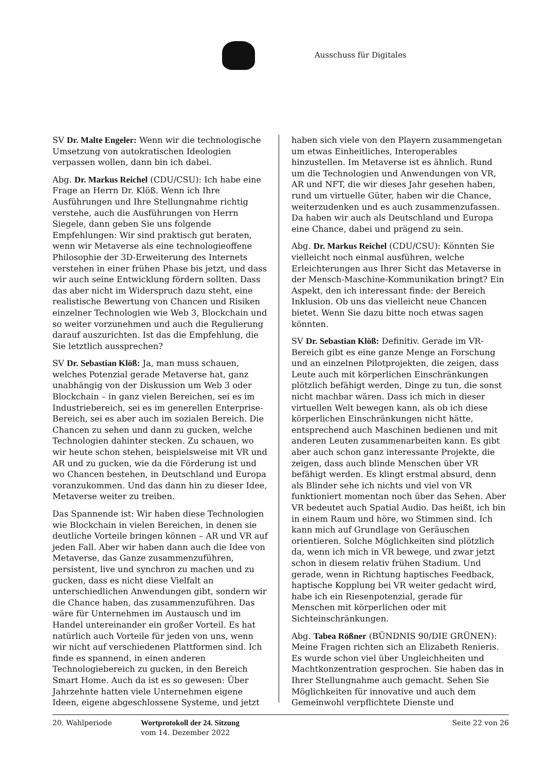Ausschuss für Digitales
SV Dr. Malte Engeler: Wenn wir die technologische Umsetzung von autokratischen Ideologien verpassen wollen, dann bin ich dabei.
Abg. Dr. Markus Reichel (CDU/CSU): Ich habe eine Frage an Herrn Dr. Klöß. Wenn ich Ihre Ausführungen und Ihre Stellungnahme richtig verstehe, auch die Ausführungen von Herrn Siegele, dann geben Sie uns folgende Empfehlungen: Wir sind praktisch gut beraten, wenn wir Metaverse als eine technologieoffene Philosophie der 3D-Erweiterung des Internets verstehen in einer frühen Phase bis jetzt, und dass wir auch seine Entwicklung fördern sollten. Dass das aber nicht im Widerspruch dazu steht, eine realistische Bewertung von Chancen und Risiken einzelner Technologien wie Web 3, Blockchain und so weiter vorzunehmen und auch die Regulierung darauf auszurichten. Ist das die Empfehlung, die Sie letztlich aussprechen?
SV Dr. Sebastian Klöß: Ja, man muss schauen, welches Potenzial gerade Metaverse hat, ganz unabhängig von der Diskussion um Web 3 oder Blockchain – in ganz vielen Bereichen, sei es im Industriebereich, sei es im generellen Enterprise-Bereich, sei es aber auch im sozialen Bereich. Die Chancen zu sehen und dann zu gucken, welche Technologien dahinter stecken. Zu schauen, wo wir heute schon stehen, beispielsweise mit VR und AR und zu gucken, wie da die Förderung ist und wo Chancen bestehen, in Deutschland und Europa voranzukommen. Und das dann hin zu dieser Idee, Metaverse weiter zu treiben.
Das Spannende ist: Wir haben diese Technologien wie Blockchain in vielen Bereichen, in denen sie deutliche Vorteile bringen können – AR und VR auf jeden Fall. Aber wir haben dann auch die Idee von Metaverse, das Ganze zusammenzuführen, persistent, live und synchron zu machen und zu gucken, dass es nicht diese Vielfalt an unterschiedlichen Anwendungen gibt, sondern wir die Chance haben, das zusammenzuführen. Das wäre für Unternehmen im Austausch und im Handel untereinander ein großer Vorteil. Es hat natürlich auch Vorteile für jeden von uns, wenn wir nicht auf verschiedenen Plattformen sind. Ich finde es spannend, in einen anderen Technologiebereich zu gucken, in den Bereich Smart Home. Auch da ist es so gewesen: Über Jahrzehnte hatten viele Unternehmen eigene Ideen, eigene abgeschlossene Systeme, und jetzt
haben sich viele von den Playern zusammengetan um etwas Einheitliches, Interoperables hinzustellen. Im Metaverse ist es ähnlich. Rund um die Technologien und Anwendungen von VR, AR und NFT, die wir dieses Jahr gesehen haben, rund um virtuelle Güter, haben wir die Chance, weiterzudenken und es auch zusammenzufassen. Da haben wir auch als Deutschland und Europa eine Chance, dabei und prägend zu sein.
Abg. Dr. Markus Reichel (CDU/CSU): Könnten Sie vielleicht noch einmal ausführen, welche Erleichterungen aus Ihrer Sicht das Metaverse in der Mensch-Maschine-Kommunikation bringt? Ein Aspekt, den ich interessant finde: der Bereich Inklusion. Ob uns das vielleicht neue Chancen bietet. Wenn Sie dazu bitte noch etwas sagen könnten.
SV Dr. Sebastian Klöß: Definitiv. Gerade im VR-Bereich gibt es eine ganze Menge an Forschung und an einzelnen Pilotprojekten, die zeigen, dass Leute auch mit körperlichen Einschränkungen plötzlich befähigt werden, Dinge zu tun, die sonst nicht machbar wären. Dass ich mich in dieser virtuellen Welt bewegen kann, als ob ich diese körperlichen Einschränkungen nicht hätte, entsprechend auch Maschinen bedienen und mit anderen Leuten zusammenarbeiten kann. Es gibt aber auch schon ganz interessante Projekte, die zeigen, dass auch blinde Menschen über VR befähigt werden. Es klingt erstmal absurd, denn als Blinder sehe ich nichts und viel von VR funktioniert momentan noch über das Sehen. Aber VR bedeutet auch Spatial Audio. Das heißt, ich bin in einem Raum und höre, wo Stimmen sind. Ich kann mich auf Grundlage von Geräuschen orientieren. Solche Möglichkeiten sind plötzlich da, wenn ich mich in VR bewege, und zwar jetzt schon in diesem relativ frühen Stadium. Und gerade, wenn in Richtung haptisches Feedback, haptische Kopplung bei VR weiter gedacht wird, habe ich ein Riesenpotenzial, gerade für Menschen mit körperlichen oder mit Sichteinschränkungen.
Abg. Tabea Rößner (BÜNDNIS 90/DIE GRÜNEN): Meine Fragen richten sich an Elizabeth Renieris. Es wurde schon viel über Ungleichheiten und Machtkonzentration gesprochen. Sie haben das in Ihrer Stellungnahme auch gemacht. Sehen Sie Möglichkeiten für innovative und auch dem Gemeinwohl verpflichtete Dienste und
20. Wahlperiode Wortprotokoll der 24. Sitzung
vom 14. Dezember 2022
Seite 22 von 26